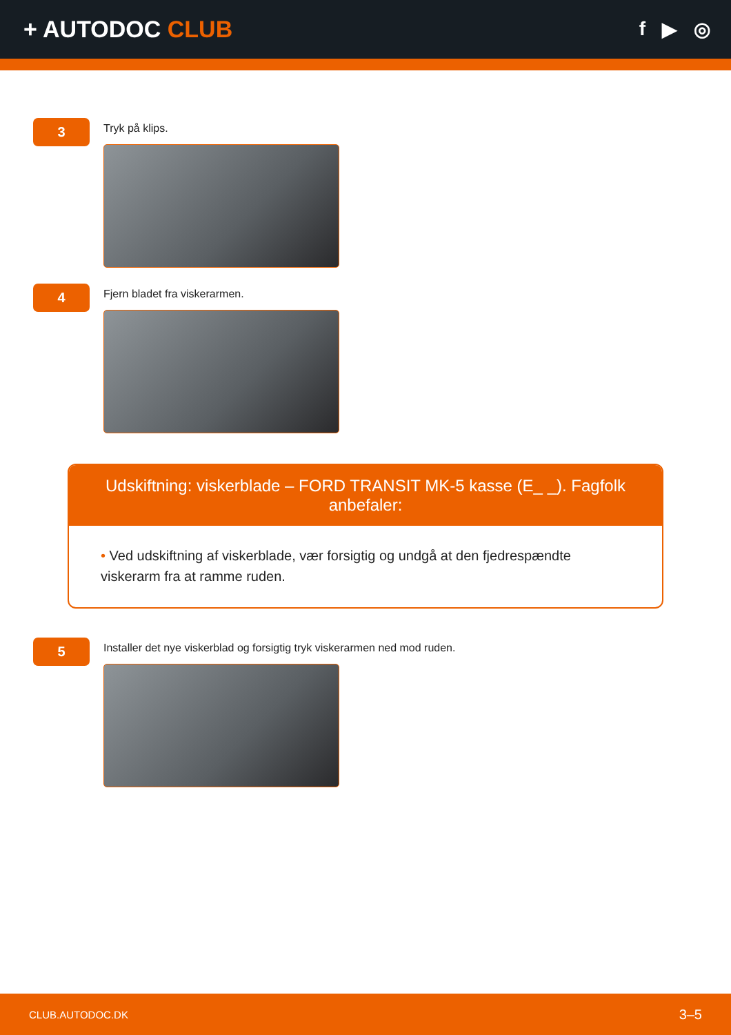+ AUTODOC CLUB
f ▶ ◎
3
Tryk på klips.
4
Fjern bladet fra viskerarmen.
Udskiftning: viskerblade – FORD TRANSIT MK-5 kasse (E_ _). Fagfolk anbefaler:
• Ved udskiftning af viskerblade, vær forsigtig og undgå at den fjedrespændte viskerarm fra at ramme ruden.
5
Installer det nye viskerblad og forsigtig tryk viskerarmen ned mod ruden.
CLUB.AUTODOC.DK 3–5